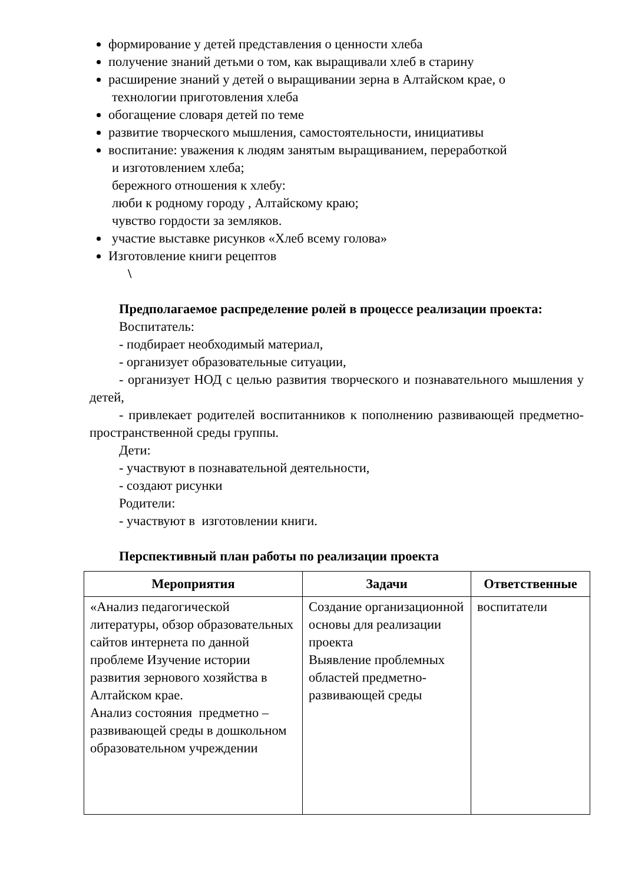формирование у детей представления о ценности хлеба
получение знаний детьми о том, как выращивали хлеб в старину
расширение знаний у детей о выращивании зерна в Алтайском крае, о
технологии приготовления хлеба
обогащение словаря детей по теме
развитие творческого мышления, самостоятельности, инициативы
воспитание: уважения к людям занятым выращиванием, переработкой
и изготовлением хлеба;
бережного отношения к хлебу:
люби к родному городу , Алтайскому краю;
чувство гордости за земляков.
участие выставке рисунков «Хлеб всему голова»
Изготовление книги рецептов
\
Предполагаемое распределение ролей в процессе реализации проекта:
Воспитатель:
- подбирает необходимый материал,
- организует образовательные ситуации,
- организует НОД с целью развития творческого и познавательного мышления у детей,
- привлекает родителей воспитанников к пополнению развивающей предметно-пространственной среды группы.
Дети:
- участвуют в познавательной деятельности,
- создают рисунки
Родители:
- участвуют в изготовлении книги.
Перспективный план работы по реализации проекта
| Мероприятия | Задачи | Ответственные |
| --- | --- | --- |
| «Анализ педагогической литературы, обзор образовательных сайтов интернета по данной проблеме Изучение истории развития зернового хозяйства в Алтайском крае. Анализ состояния предметно – развивающей среды в дошкольном образовательном учреждении | Создание организационной основы для реализации проекта Выявление проблемных областей предметно-развивающей среды | воспитатели |